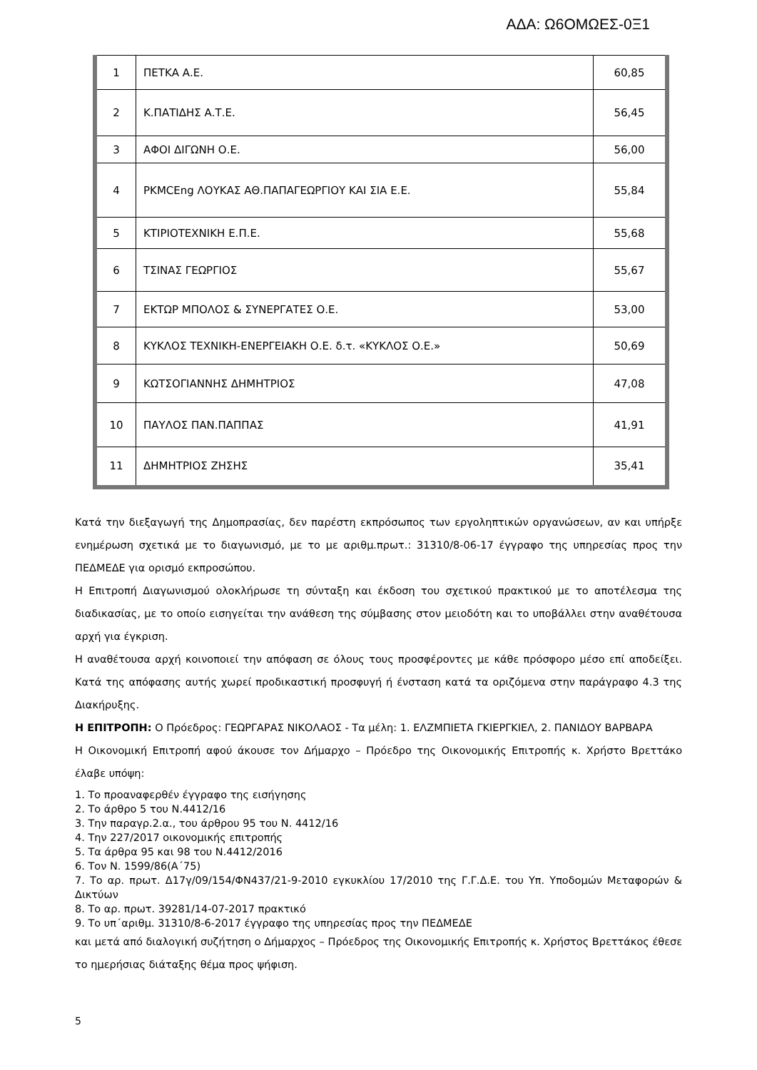ΑΔΑ: Ω6ΟΜΩΕΣ-0Ξ1
| 1 | ΠΕΤΚΑ Α.Ε. | 60,85 |
| 2 | Κ.ΠΑΤΙΔΗΣ Α.Τ.Ε. | 56,45 |
| 3 | ΑΦΟΙ ΔΙΓΩΝΗ Ο.Ε. | 56,00 |
| 4 | PKMCEng ΛΟΥΚΑΣ ΑΘ.ΠΑΠΑΓΕΩΡΓΙΟΥ ΚΑΙ ΣΙΑ Ε.Ε. | 55,84 |
| 5 | ΚΤΙΡΙΟΤΕΧΝΙΚΗ Ε.Π.Ε. | 55,68 |
| 6 | ΤΣΙΝΑΣ ΓΕΩΡΓΙΟΣ | 55,67 |
| 7 | ΕΚΤΩΡ ΜΠΟΛΟΣ & ΣΥΝΕΡΓΑΤΕΣ Ο.Ε. | 53,00 |
| 8 | ΚΥΚΛΟΣ ΤΕΧΝΙΚΗ-ΕΝΕΡΓΕΙΑΚΗ Ο.Ε. δ.τ. «ΚΥΚΛΟΣ Ο.Ε.» | 50,69 |
| 9 | ΚΩΤΣΟΓΙΑΝΝΗΣ ΔΗΜΗΤΡΙΟΣ | 47,08 |
| 10 | ΠΑΥΛΟΣ ΠΑΝ.ΠΑΠΠΑΣ | 41,91 |
| 11 | ΔΗΜΗΤΡΙΟΣ ΖΗΣΗΣ | 35,41 |
Κατά την διεξαγωγή της Δημοπρασίας, δεν παρέστη εκπρόσωπος των εργοληπτικών οργανώσεων, αν και υπήρξε ενημέρωση σχετικά με το διαγωνισμό, με το με αριθμ.πρωτ.: 31310/8-06-17 έγγραφο της υπηρεσίας προς την ΠΕΔΜΕΔΕ για ορισμό εκπροσώπου.
Η Επιτροπή Διαγωνισμού ολοκλήρωσε τη σύνταξη και έκδοση του σχετικού πρακτικού με το αποτέλεσμα της διαδικασίας, με το οποίο εισηγείται την ανάθεση της σύμβασης στον μειοδότη και το υποβάλλει στην αναθέτουσα αρχή για έγκριση.
Η αναθέτουσα αρχή κοινοποιεί την απόφαση σε όλους τους προσφέροντες με κάθε πρόσφορο μέσο επί αποδείξει. Κατά της απόφασης αυτής χωρεί προδικαστική προσφυγή ή ένσταση κατά τα οριζόμενα στην παράγραφο 4.3 της Διακήρυξης.
Η ΕΠΙΤΡΟΠΗ: Ο Πρόεδρος: ΓΕΩΡΓΑΡΑΣ ΝΙΚΟΛΑΟΣ - Τα μέλη: 1. ΕΛΖΜΠΙΕΤΑ ΓΚΙΕΡΓΚΙΕΛ, 2. ΠΑΝΙΔΟΥ ΒΑΡΒΑΡΑ
Η Οικονομική Επιτροπή αφού άκουσε τον Δήμαρχο – Πρόεδρο της Οικονομικής Επιτροπής κ. Χρήστο Βρεττάκο έλαβε υπόψη:
1. Το προαναφερθέν έγγραφο της εισήγησης
2. Το άρθρο 5 του Ν.4412/16
3. Την παραγρ.2.α., του άρθρου 95 του Ν. 4412/16
4. Την 227/2017 οικονομικής επιτροπής
5. Τα άρθρα 95 και 98 του Ν.4412/2016
6. Τον Ν. 1599/86(Α΄75)
7. Το αρ. πρωτ. Δ17γ/09/154/ΦΝ437/21-9-2010 εγκυκλίου 17/2010 της Γ.Γ.Δ.Ε. του Υπ. Υποδομών Μεταφορών & Δικτύων
8. Το αρ. πρωτ. 39281/14-07-2017 πρακτικό
9. Το υπ΄αριθμ. 31310/8-6-2017 έγγραφο της υπηρεσίας προς την ΠΕΔΜΕΔΕ
και μετά από διαλογική συζήτηση ο Δήμαρχος – Πρόεδρος της Οικονομικής Επιτροπής κ. Χρήστος Βρεττάκος έθεσε το ημερήσιας διάταξης θέμα προς ψήφιση.
5